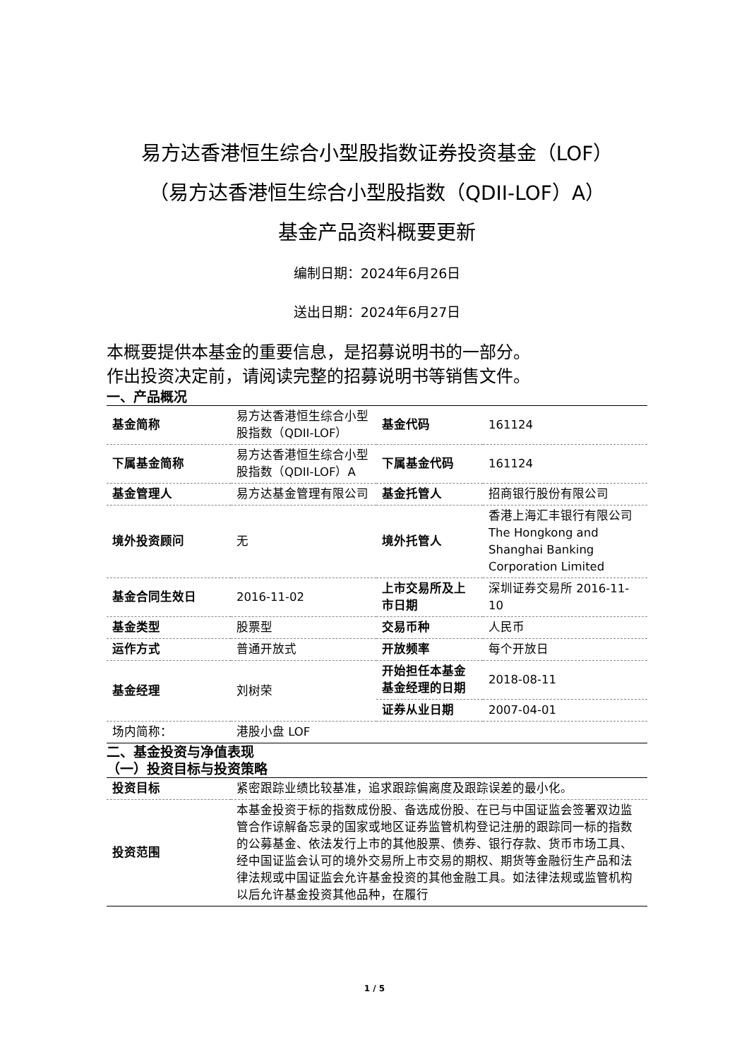易方达香港恒生综合小型股指数证券投资基金（LOF）
（易方达香港恒生综合小型股指数（QDII-LOF）A）
基金产品资料概要更新
编制日期：2024年6月26日
送出日期：2024年6月27日
本概要提供本基金的重要信息，是招募说明书的一部分。
作出投资决定前，请阅读完整的招募说明书等销售文件。
一、产品概况
| 基金简称 | 易方达香港恒生综合小型股指数（QDII-LOF） | 基金代码 | 161124 |
| 下属基金简称 | 易方达香港恒生综合小型股指数（QDII-LOF）A | 下属基金代码 | 161124 |
| 基金管理人 | 易方达基金管理有限公司 | 基金托管人 | 招商银行股份有限公司 |
| 境外投资顾问 | 无 | 境外托管人 | 香港上海汇丰银行有限公司 The Hongkong and Shanghai Banking Corporation Limited |
| 基金合同生效日 | 2016-11-02 | 上市交易所及上市日期 | 深圳证券交易所 2016-11-10 |
| 基金类型 | 股票型 | 交易币种 | 人民币 |
| 运作方式 | 普通开放式 | 开放频率 | 每个开放日 |
| 基金经理 | 刘树荣 | 开始担任本基金基金经理的日期 | 2018-08-11 |
| | | 证券从业日期 | 2007-04-01 |
| 场内简称： | 港股小盘 LOF | | |
二、基金投资与净值表现
（一）投资目标与投资策略
| 投资目标 | 紧密跟踪业绩比较基准，追求跟踪偏离度及跟踪误差的最小化。 |
| 投资范围 | 本基金投资于标的指数成份股、备选成份股、在已与中国证监会签署双边监管合作谅解备忘录的国家或地区证券监管机构登记注册的跟踪同一标的指数的公募基金、依法发行上市的其他股票、债券、银行存款、货币市场工具、经中国证监会认可的境外交易所上市交易的期权、期货等金融衍生产品和法律法规或中国证监会允许基金投资的其他金融工具。如法律法规或监管机构以后允许基金投资其他品种，在履行 |
1 / 5